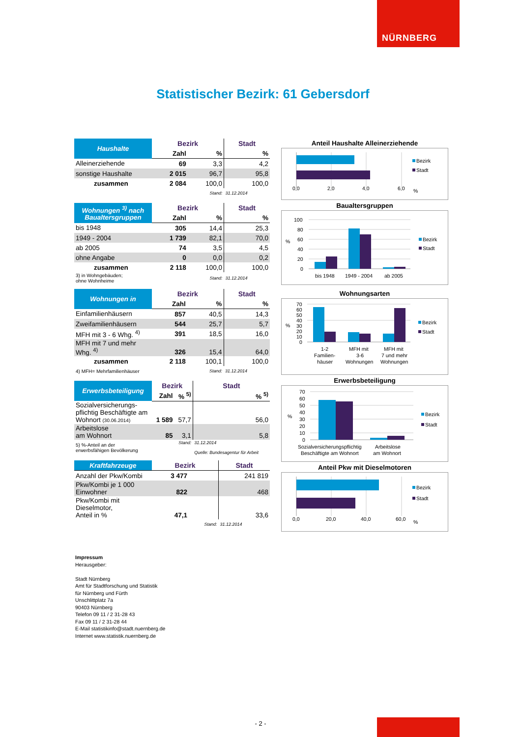NÜRNBERG
Statistischer Bezirk: 61 Gebersdorf
| Haushalte | Bezirk | | Stadt |
| --- | --- | --- | --- |
| | Zahl | % | % |
| Alleinerziehende | 69 | 3,3 | 4,2 |
| sonstige Haushalte | 2 015 | 96,7 | 95,8 |
| zusammen | 2 084 | 100,0 | 100,0 |
| | | Stand: | 31.12.2014 |
| Wohnungen <sup>3)</sup> nach Baualtersgruppen | Bezirk | | Stadt |
| --- | --- | --- | --- |
| | Zahl | % | % |
| bis 1948 | 305 | 14,4 | 25,3 |
| 1949 - 2004 | 1 739 | 82,1 | 70,0 |
| ab 2005 | 74 | 3,5 | 4,5 |
| ohne Angabe | 0 | 0,0 | 0,2 |
| zusammen | 2 118 | 100,0 | 100,0 |
| 3) in Wohngebäuden; ohne Wohnheime | | Stand: | 31.12.2014 |
| Wohnungen in | Bezirk | | Stadt |
| --- | --- | --- | --- |
| | Zahl | % | % |
| Einfamilienhäusern | 857 | 40,5 | 14,3 |
| Zweifamilienhäusern | 544 | 25,7 | 5,7 |
| MFH mit 3 - 6 Whg. <sup>4)</sup> | 391 | 18,5 | 16,0 |
| MFH mit 7 und mehr Whg. <sup>4)</sup> | 326 | 15,4 | 64,0 |
| zusammen | 2 118 | 100,1 | 100,0 |
| 4) MFH= Mehrfamilienhäuser | | Stand: | 31.12.2014 |
| Erwerbsbeteiligung | Bezirk | | Stadt |
| --- | --- | --- | --- |
| | Zahl | % <sup>5)</sup> | % <sup>5)</sup> |
| Sozialversicherungs- pflichtig Beschäftigte am Wohnort (30.06.2014) | 1 589 | 57,7 | 56,0 |
| Arbeitslose am Wohnort | 85 | 3,1 | 5,8 |
| 5) %-Anteil an der erwerbsfähigen Bevölkerung | | Stand: | 31.12.2014 Quelle: Bundesagentur für Arbeit |
| Kraftfahrzeuge | Bezirk | | Stadt |
| --- | --- | --- | --- |
| Anzahl der Pkw/Kombi | 3 477 | | 241 819 |
| Pkw/Kombi je 1 000 Einwohner | 822 | | 468 |
| Pkw/Kombi mit Dieselmotor, Anteil in % | 47,1 | | 33,6 |
| | | Stand: | 31.12.2014 |
Anteil Haushalte Alleinerziehende
0,0
2,0
4,0
6,0
%
Bezirk
Stadt
Baualtersgruppen
100
80
60
40
20
0
%
bis 1948
1949 - 2004
ab 2005
Bezirk
Stadt
Wohnungsarten
70
60
50
40
30
20
10
0
%
1-2
Familien-
häuser
MFH mit
3-6
Wohnungen
MFH mit
7 und mehr
Wohnungen
Bezirk
Stadt
Erwerbsbeteiligung
70
60
50
40
30
20
10
0
%
Sozialversicherungspflichtig
Beschäftigte am Wohnort
Arbeitslose
am Wohnort
Bezirk
Stadt
Anteil Pkw mit Dieselmotoren
0,0
20,0
40,0
60,0
%
Bezirk
Stadt
Impressum
Herausgeber:
Stadt Nürnberg
Amt für Stadtforschung und Statistik
für Nürnberg und Fürth
Unschlittplatz 7a
90403 Nürnberg
Telefon 09 11 / 2 31-28 43
Fax 09 11 / 2 31-28 44
E-Mail statistikinfo@stadt.nuernberg.de
Internet www.statistik.nuernberg.de
- 2 -